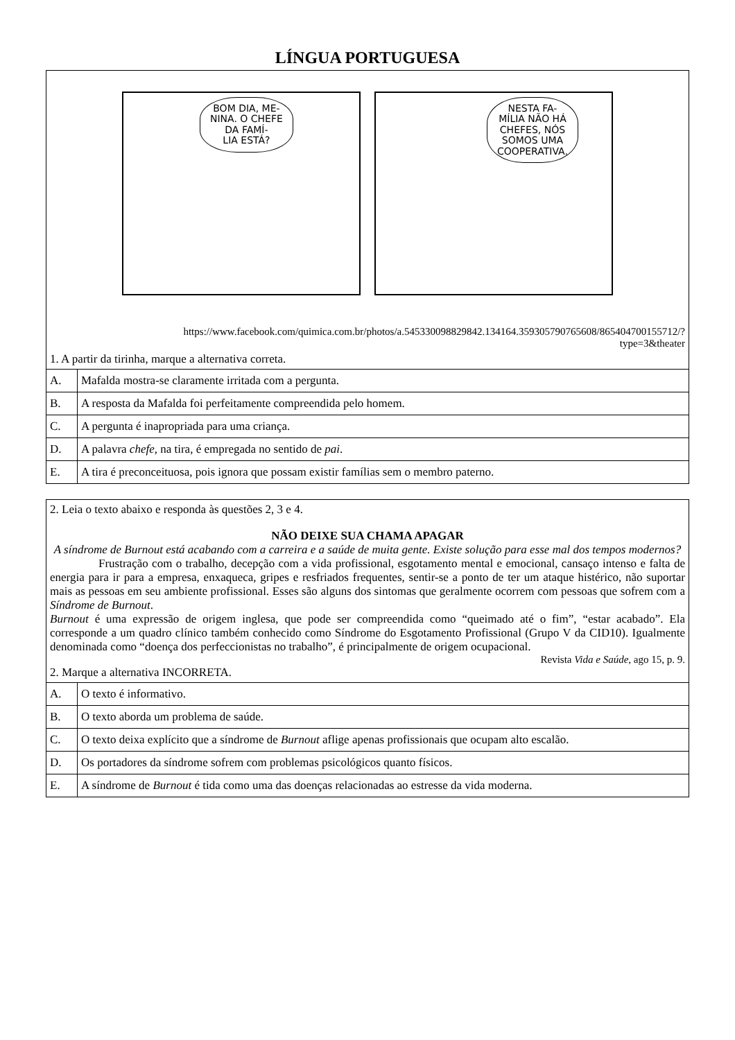LÍNGUA PORTUGUESA
BOM DIA, ME-
NINA. O CHEFE
DA FAMÍ-
LIA ESTÁ?
NESTA FA-
MÍLIA NÃO HÁ
CHEFES, NÓS
SOMOS UMA
COOPERATIVA.
https://www.facebook.com/quimica.com.br/photos/a.545330098829842.134164.359305790765608/865404700155712/?
type=3&theater
1. A partir da tirinha, marque a alternativa correta.
| A. | Mafalda mostra-se claramente irritada com a pergunta. |
| B. | A resposta da Mafalda foi perfeitamente compreendida pelo homem. |
| C. | A pergunta é inapropriada para uma criança. |
| D. | A palavra chefe, na tira, é empregada no sentido de pai . |
| E. | A tira é preconceituosa, pois ignora que possam existir famílias sem o membro paterno. |
2. Leia o texto abaixo e responda às questões 2, 3 e 4.
NÃO DEIXE SUA CHAMA APAGAR
A síndrome de Burnout está acabando com a carreira e a saúde de muita gente. Existe solução para esse mal dos tempos modernos?
Frustração com o trabalho, decepção com a vida profissional, esgotamento mental e emocional, cansaço intenso e falta de energia para ir para a empresa, enxaqueca, gripes e resfriados frequentes, sentir-se a ponto de ter um ataque histérico, não suportar mais as pessoas em seu ambiente profissional. Esses são alguns dos sintomas que geralmente ocorrem com pessoas que sofrem com a Síndrome de Burnout.
Burnout é uma expressão de origem inglesa, que pode ser compreendida como “queimado até o fim”, “estar acabado”. Ela corresponde a um quadro clínico também conhecido como Síndrome do Esgotamento Profissional (Grupo V da CID10). Igualmente denominada como “doença dos perfeccionistas no trabalho”, é principalmente de origem ocupacional.
Revista Vida e Saúde, ago 15, p. 9.
2. Marque a alternativa INCORRETA.
| A. | O texto é informativo. |
| B. | O texto aborda um problema de saúde. |
| C. | O texto deixa explícito que a síndrome de Burnout aflige apenas profissionais que ocupam alto escalão. |
| D. | Os portadores da síndrome sofrem com problemas psicológicos quanto físicos. |
| E. | A síndrome de Burnout é tida como uma das doenças relacionadas ao estresse da vida moderna. |